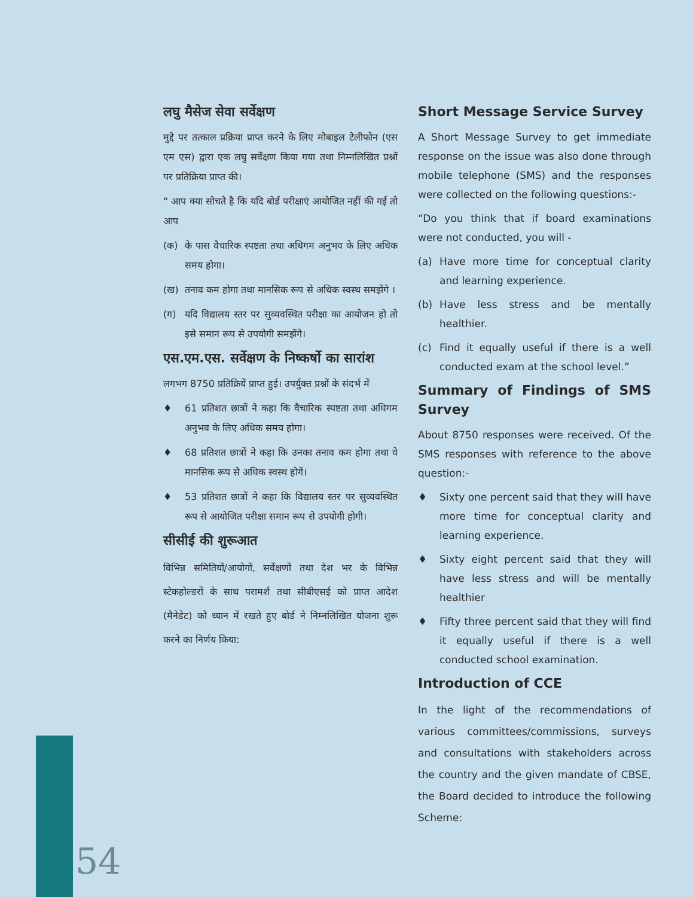लघु मैसेज सेवा सर्वेक्षण
मुद्दे पर तत्काल प्रक्रिया प्राप्त करने के लिए मोबाइल टेलीफोन (एस एम एस) द्वारा एक लघु सर्वेक्षण किया गया तथा निम्नलिखित प्रश्नों पर प्रतिक्रिया प्राप्त की।
“ आप क्या सोचते है कि यदि बोर्ड परीक्षाएं आयोजित नहीं की गई तो आप
(क) के पास वैचारिक स्पष्टता तथा अधिगम अनुभव के लिए अधिक समय होगा।
(ख) तनाव कम होगा तथा मानसिक रूप से अधिक स्वस्थ समझेंगे ।
(ग) यदि विद्यालय स्तर पर सुव्यवस्थित परीक्षा का आयोजन हो तो इसे समान रूप से उपयोगी समझेंगे।
एस.एम.एस. सर्वेक्षण के निष्कर्षो का सारांश
लगभग 8750 प्रतिक्रियें प्राप्त हुई। उपर्युक्त प्रश्नों के संदर्भ में
♦ 61 प्रतिशत छात्रों ने कहा कि वैचारिक स्पष्टता तथा अधिगम अनुभव के लिए अधिक समय होगा।
♦ 68 प्रतिशत छात्रों ने कहा कि उनका तनाव कम होगा तथा वे मानसिक रूप से अधिक स्वस्थ होगें।
♦ 53 प्रतिशत छात्रों ने कहा कि विद्यालय स्तर पर सुव्यवस्थित रूप से आयोजित परीक्षा समान रूप से उपयोगी होगी।
सीसीई की शुरूआत
विभिन्न समितियों/आयोगों, सर्वेक्षणों तथा देश भर के विभिन्न स्टेकहोल्डरों के साथ परामर्श तथा सीबीएसई को प्राप्त आदेश (मैनेडेट) को ध्यान में रखते हुए बोर्ड ने निम्नलिखित योजना शुरू करने का निर्णय किया:
Short Message Service Survey
A Short Message Survey to get immediate response on the issue was also done through mobile telephone (SMS) and the responses were collected on the following questions:-
“Do you think that if board examinations were not conducted, you will -
(a) Have more time for conceptual clarity and learning experience.
(b) Have less stress and be mentally healthier.
(c) Find it equally useful if there is a well conducted exam at the school level.”
Summary of Findings of SMS Survey
About 8750 responses were received. Of the SMS responses with reference to the above question:-
♦ Sixty one percent said that they will have more time for conceptual clarity and learning experience.
♦ Sixty eight percent said that they will have less stress and will be mentally healthier
♦ Fifty three percent said that they will find it equally useful if there is a well conducted school examination.
Introduction of CCE
In the light of the recommendations of various committees/commissions, surveys and consultations with stakeholders across the country and the given mandate of CBSE, the Board decided to introduce the following Scheme:
54